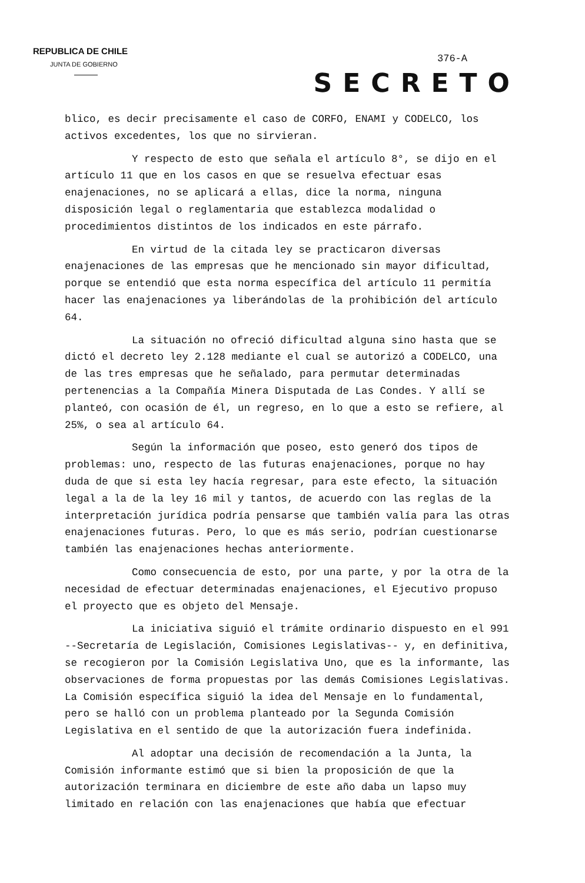REPUBLICA DE CHILE
JUNTA DE GOBIERNO
376-A
SECRETO
blico, es decir precisamente el caso de CORFO, ENAMI y CODELCO, los activos excedentes, los que no sirvieran.
Y respecto de esto que señala el artículo 8°, se dijo en el artículo 11 que en los casos en que se resuelva efectuar esas enajenaciones, no se aplicará a ellas, dice la norma, ninguna disposición legal o reglamentaria que establezca modalidad o procedimientos distintos de los indicados en este párrafo.
En virtud de la citada ley se practicaron diversas enajenaciones de las empresas que he mencionado sin mayor dificultad, porque se entendió que esta norma específica del artículo 11 permitía hacer las enajenaciones ya liberándolas de la prohibición del artículo 64.
La situación no ofreció dificultad alguna sino hasta que se dictó el decreto ley 2.128 mediante el cual se autorizó a CODELCO, una de las tres empresas que he señalado, para permutar determinadas pertenencias a la Compañía Minera Disputada de Las Condes. Y allí se planteó, con ocasión de él, un regreso, en lo que a esto se refiere, al 25%, o sea al artículo 64.
Según la información que poseo, esto generó dos tipos de problemas: uno, respecto de las futuras enajenaciones, porque no hay duda de que si esta ley hacía regresar, para este efecto, la situación legal a la de la ley 16 mil y tantos, de acuerdo con las reglas de la interpretación jurídica podría pensarse que también valía para las otras enajenaciones futuras. Pero, lo que es más serio, podrían cuestionarse también las enajenaciones hechas anteriormente.
Como consecuencia de esto, por una parte, y por la otra de la necesidad de efectuar determinadas enajenaciones, el Ejecutivo propuso el proyecto que es objeto del Mensaje.
La iniciativa siguió el trámite ordinario dispuesto en el 991 --Secretaría de Legislación, Comisiones Legislativas-- y, en definitiva, se recogieron por la Comisión Legislativa Uno, que es la informante, las observaciones de forma propuestas por las demás Comisiones Legislativas. La Comisión específica siguió la idea del Mensaje en lo fundamental, pero se halló con un problema planteado por la Segunda Comisión Legislativa en el sentido de que la autorización fuera indefinida.
Al adoptar una decisión de recomendación a la Junta, la Comisión informante estimó que si bien la proposición de que la autorización terminara en diciembre de este año daba un lapso muy limitado en relación con las enajenaciones que había que efectuar